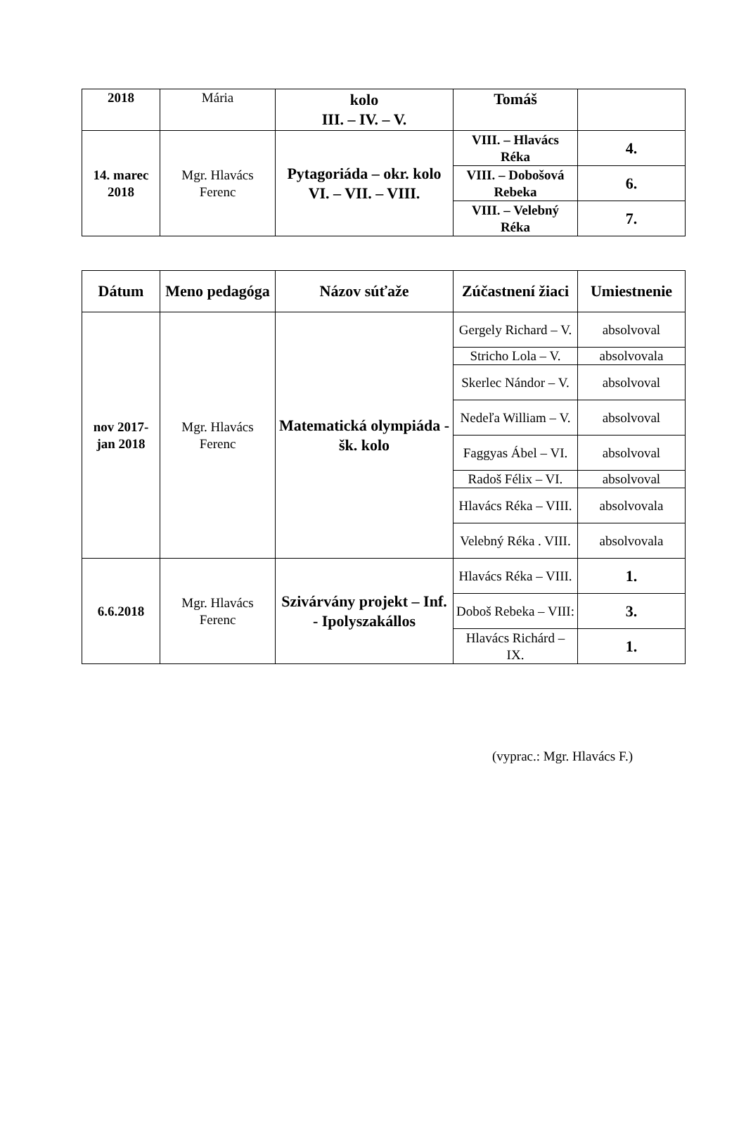| 2018 | Mária | kolo III. – IV. – V. | Tomáš | |
| 14. marec 2018 | Mgr. Hlavács Ferenc | Pytagoriáda – okr. kolo VI. – VII. – VIII. | VIII. – Hlavács Réka | 4. |
| | | | VIII. – Dobošová Rebeka | 6. |
| | | | VIII. – Velebný Réka | 7. |
| Dátum | Meno pedagóga | Názov súťaže | Zúčastnení žiaci | Umiestnenie |
| --- | --- | --- | --- | --- |
| nov 2017-jan 2018 | Mgr. Hlavács Ferenc | Matematická olympiáda - šk. kolo | Gergely Richard – V. | absolvoval |
| | | | Stricho Lola – V. | absolvovala |
| | | | Skerlec Nándor – V. | absolvoval |
| | | | Nedeľa William – V. | absolvoval |
| | | | Faggyas Ábel – VI. | absolvoval |
| | | | Radoš Félix – VI. | absolvoval |
| | | | Hlavács Réka – VIII. | absolvovala |
| | | | Velebný Réka . VIII. | absolvovala |
| 6.6.2018 | Mgr. Hlavács Ferenc | Szivárvány projekt – Inf. - Ipolyszakállos | Hlavács Réka – VIII. | 1. |
| | | | Doboš Rebeka – VIII: | 3. |
| | | | Hlavács Richárd – IX. | 1. |
(vyprac.: Mgr. Hlavács F.)